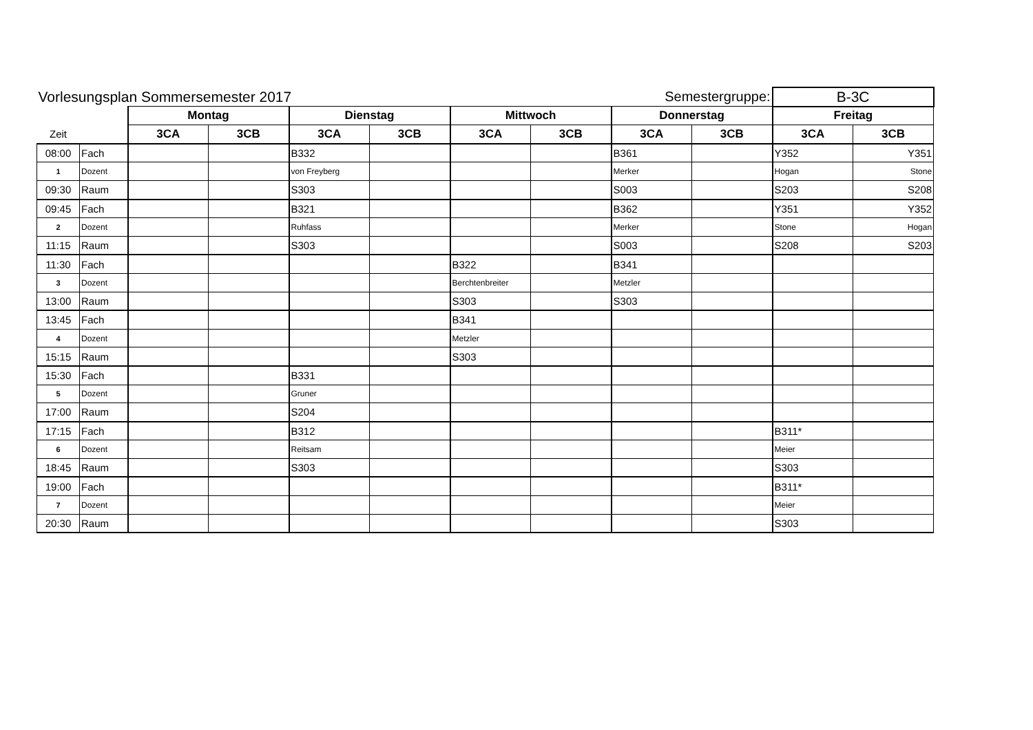| Vorlesungsplan Sommersemester 2017 | | | | | | | | Semestergruppe: | | B-3C | |
| --- | --- | --- | --- | --- | --- | --- | --- | --- | --- | --- | --- |
| | | Montag | | Dienstag | | Mittwoch | | Donnerstag | | Freitag | |
| Zeit | | 3CA | 3CB | 3CA | 3CB | 3CA | 3CB | 3CA | 3CB | 3CA | 3CB |
| 08:00 | Fach | | | B332 | | | | B361 | | Y352 | Y351 |
| 1 | Dozent | | | von Freyberg | | | | Merker | | Hogan | Stone |
| 09:30 | Raum | | | S303 | | | | S003 | | S203 | S208 |
| 09:45 | Fach | | | B321 | | | | B362 | | Y351 | Y352 |
| 2 | Dozent | | | Ruhfass | | | | Merker | | Stone | Hogan |
| 11:15 | Raum | | | S303 | | | | S003 | | S208 | S203 |
| 11:30 | Fach | | | | | B322 | | B341 | | | |
| 3 | Dozent | | | | | Berchtenbreiter | | Metzler | | | |
| 13:00 | Raum | | | | | S303 | | S303 | | | |
| 13:45 | Fach | | | | | B341 | | | | | |
| 4 | Dozent | | | | | Metzler | | | | | |
| 15:15 | Raum | | | | | S303 | | | | | |
| 15:30 | Fach | | | B331 | | | | | | | |
| 5 | Dozent | | | Gruner | | | | | | | |
| 17:00 | Raum | | | S204 | | | | | | | |
| 17:15 | Fach | | | B312 | | | | | | B311* | |
| 6 | Dozent | | | Reitsam | | | | | | Meier | |
| 18:45 | Raum | | | S303 | | | | | | S303 | |
| 19:00 | Fach | | | | | | | | | B311* | |
| 7 | Dozent | | | | | | | | | Meier | |
| 20:30 | Raum | | | | | | | | | S303 | |